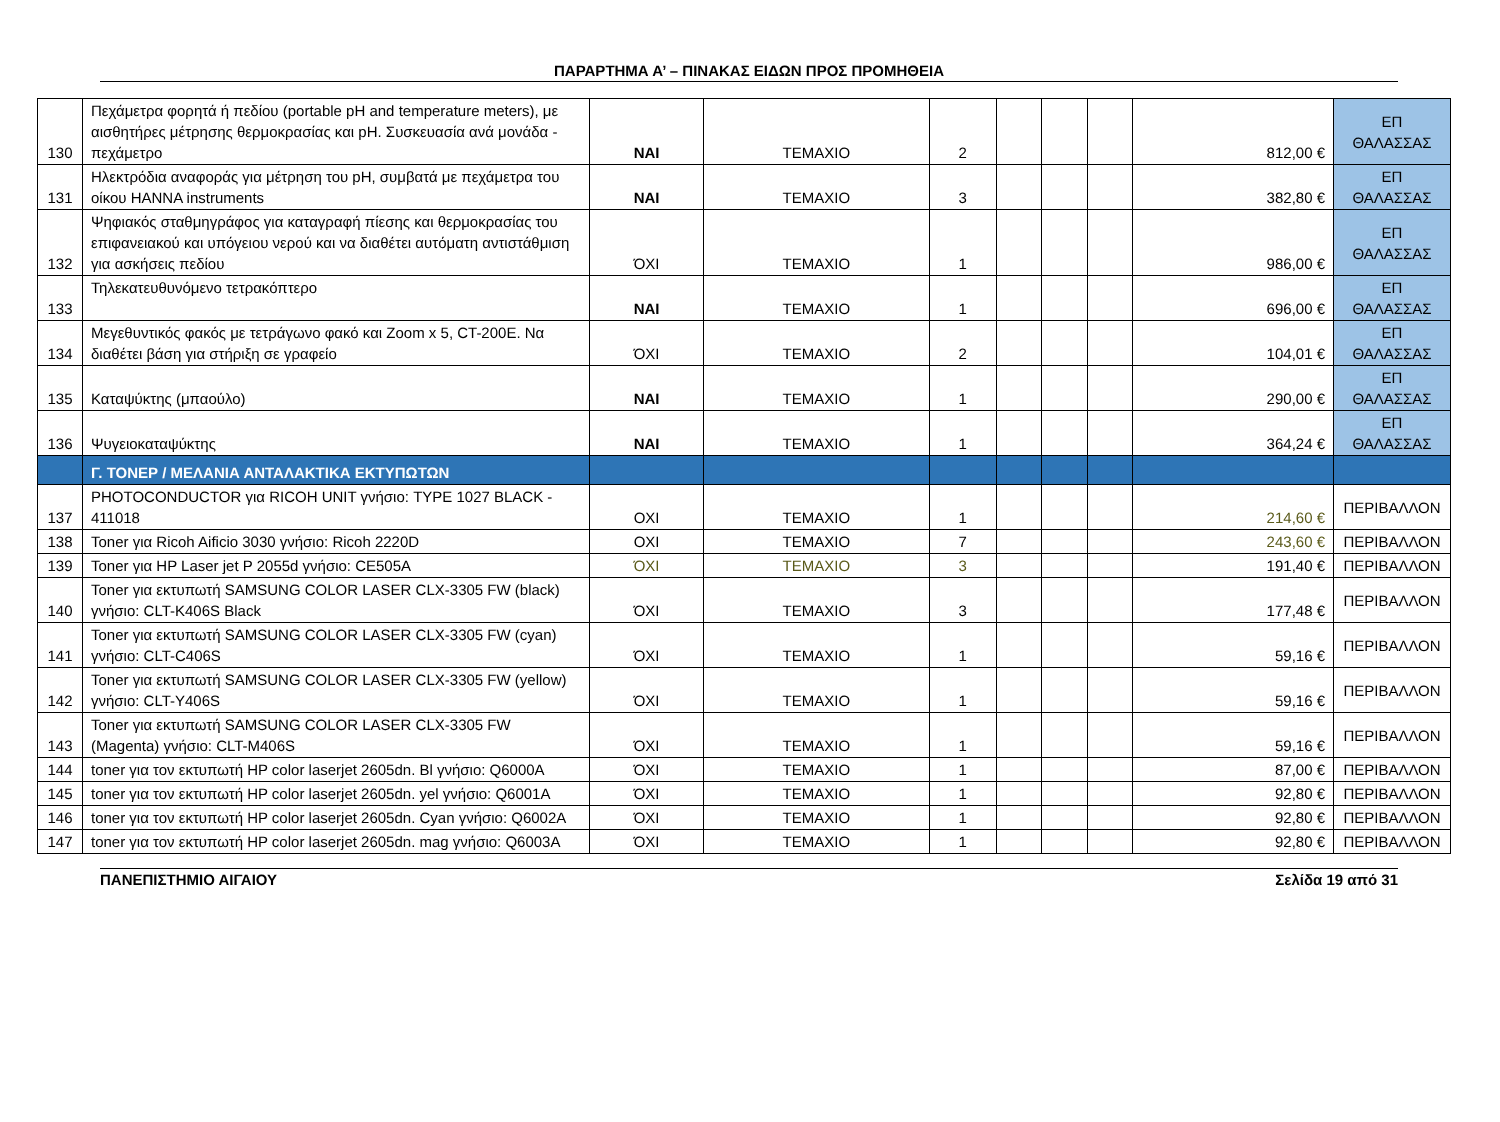ΠΑΡΑΡΤΗΜΑ Α’ – ΠΙΝΑΚΑΣ ΕΙΔΩΝ ΠΡΟΣ ΠΡΟΜΗΘΕΙΑ
| 130 | Πεχάμετρα φορητά ή πεδίου (portable pH and temperature meters), με αισθητήρες μέτρησης θερμοκρασίας και pH. Συσκευασία ανά μονάδα - πεχάμετρο | ΝΑΙ | ΤΕΜΑΧΙΟ | 2 | | | | 812,00 € | ΕΠ ΘΑΛΑΣΣΑΣ |
| 131 | Ηλεκτρόδια αναφοράς για μέτρηση του pH, συμβατά με πεχάμετρα του οίκου HANNA instruments | ΝΑΙ | ΤΕΜΑΧΙΟ | 3 | | | | 382,80 € | ΕΠ ΘΑΛΑΣΣΑΣ |
| 132 | Ψηφιακός σταθμηγράφος για καταγραφή πίεσης και θερμοκρασίας του επιφανειακού και υπόγειου νερού και να διαθέτει αυτόματη αντιστάθμιση για ασκήσεις πεδίου | ΌΧΙ | ΤΕΜΑΧΙΟ | 1 | | | | 986,00 € | ΕΠ ΘΑΛΑΣΣΑΣ |
| 133 | Τηλεκατευθυνόμενο τετρακόπτερο | ΝΑΙ | ΤΕΜΑΧΙΟ | 1 | | | | 696,00 € | ΕΠ ΘΑΛΑΣΣΑΣ |
| 134 | Μεγεθυντικός φακός με τετράγωνο φακό και Zoom x 5, CT-200E. Να διαθέτει βάση για στήριξη σε γραφείο | ΌΧΙ | ΤΕΜΑΧΙΟ | 2 | | | | 104,01 € | ΕΠ ΘΑΛΑΣΣΑΣ |
| 135 | Καταψύκτης (μπαούλο) | ΝΑΙ | ΤΕΜΑΧΙΟ | 1 | | | | 290,00 € | ΕΠ ΘΑΛΑΣΣΑΣ |
| 136 | Ψυγειοκαταψύκτης | ΝΑΙ | ΤΕΜΑΧΙΟ | 1 | | | | 364,24 € | ΕΠ ΘΑΛΑΣΣΑΣ |
| | Γ. ΤΟΝΕΡ / ΜΕΛΑΝΙΑ ΑΝΤΑΛΑΚΤΙΚΑ ΕΚΤΥΠΩΤΩΝ | | | | | | | | |
| 137 | PHOTOCONDUCTOR για RICOH UNIT γνήσιο: TYPE 1027 BLACK - 411018 | ΟΧΙ | ΤΕΜΑΧΙΟ | 1 | | | | 214,60 € | ΠΕΡΙΒΑΛΛΟΝ |
| 138 | Toner για Ricoh Aificio 3030 γνήσιο: Ricoh 2220D | ΟΧΙ | ΤΕΜΑΧΙΟ | 7 | | | | 243,60 € | ΠΕΡΙΒΑΛΛΟΝ |
| 139 | Toner για HP Laser jet P 2055d γνήσιο: CE505A | ΌΧΙ | ΤΕΜΑΧΙΟ | 3 | | | | 191,40 € | ΠΕΡΙΒΑΛΛΟΝ |
| 140 | Toner για εκτυπωτή SAMSUNG COLOR LASER CLX-3305 FW (black) γνήσιο: CLT-K406S Black | ΌΧΙ | ΤΕΜΑΧΙΟ | 3 | | | | 177,48 € | ΠΕΡΙΒΑΛΛΟΝ |
| 141 | Toner για εκτυπωτή SAMSUNG COLOR LASER CLX-3305 FW (cyan) γνήσιο: CLT-C406S | ΌΧΙ | ΤΕΜΑΧΙΟ | 1 | | | | 59,16 € | ΠΕΡΙΒΑΛΛΟΝ |
| 142 | Toner για εκτυπωτή SAMSUNG COLOR LASER CLX-3305 FW (yellow) γνήσιο: CLT-Y406S | ΌΧΙ | ΤΕΜΑΧΙΟ | 1 | | | | 59,16 € | ΠΕΡΙΒΑΛΛΟΝ |
| 143 | Toner για εκτυπωτή SAMSUNG COLOR LASER CLX-3305 FW (Magenta) γνήσιο: CLT-M406S | ΌΧΙ | ΤΕΜΑΧΙΟ | 1 | | | | 59,16 € | ΠΕΡΙΒΑΛΛΟΝ |
| 144 | toner για τον εκτυπωτή HP color laserjet 2605dn. Bl γνήσιο: Q6000A | ΌΧΙ | ΤΕΜΑΧΙΟ | 1 | | | | 87,00 € | ΠΕΡΙΒΑΛΛΟΝ |
| 145 | toner για τον εκτυπωτή HP color laserjet 2605dn. yel γνήσιο: Q6001A | ΌΧΙ | ΤΕΜΑΧΙΟ | 1 | | | | 92,80 € | ΠΕΡΙΒΑΛΛΟΝ |
| 146 | toner για τον εκτυπωτή HP color laserjet 2605dn. Cyan γνήσιο: Q6002A | ΌΧΙ | ΤΕΜΑΧΙΟ | 1 | | | | 92,80 € | ΠΕΡΙΒΑΛΛΟΝ |
| 147 | toner για τον εκτυπωτή HP color laserjet 2605dn. mag γνήσιο: Q6003A | ΌΧΙ | ΤΕΜΑΧΙΟ | 1 | | | | 92,80 € | ΠΕΡΙΒΑΛΛΟΝ |
ΠΑΝΕΠΙΣΤΗΜΙΟ ΑΙΓΑΙΟΥ Σελίδα 19 από 31